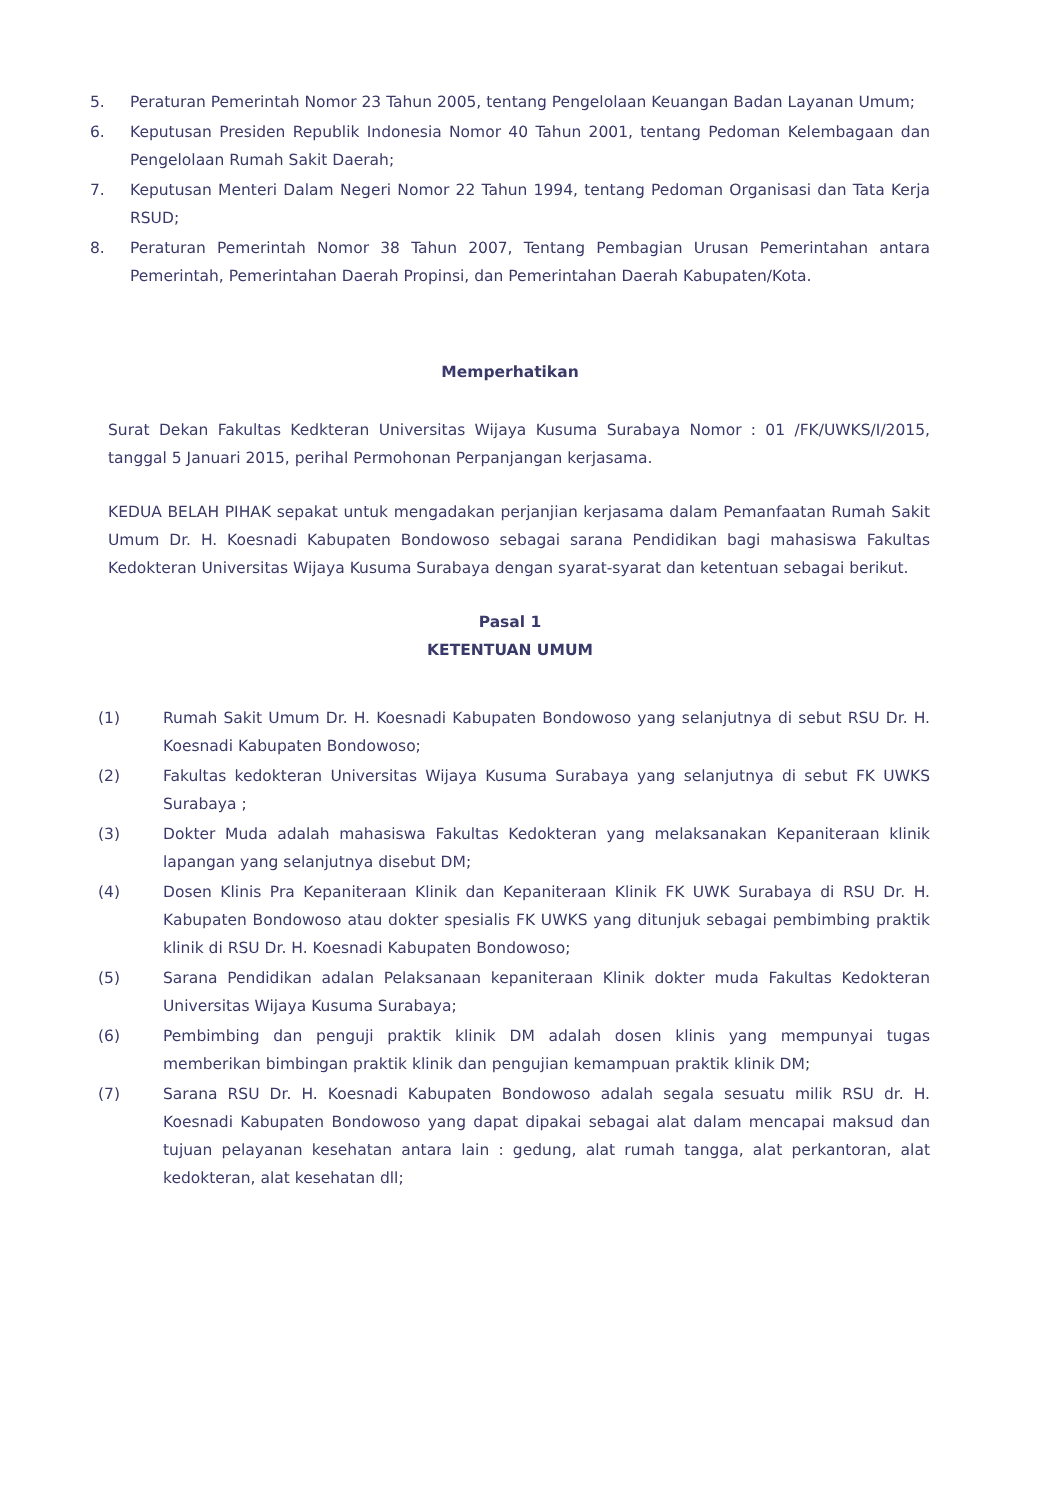5. Peraturan Pemerintah Nomor 23 Tahun 2005, tentang Pengelolaan Keuangan Badan Layanan Umum;
6. Keputusan Presiden Republik Indonesia Nomor 40 Tahun 2001, tentang Pedoman Kelembagaan dan Pengelolaan Rumah Sakit Daerah;
7. Keputusan Menteri Dalam Negeri Nomor 22 Tahun 1994, tentang Pedoman Organisasi dan Tata Kerja RSUD;
8. Peraturan Pemerintah Nomor 38 Tahun 2007, Tentang Pembagian Urusan Pemerintahan antara Pemerintah, Pemerintahan Daerah Propinsi, dan Pemerintahan Daerah Kabupaten/Kota.
Memperhatikan
Surat Dekan Fakultas Kedkteran Universitas Wijaya Kusuma Surabaya Nomor : 01 /FK/UWKS/I/2015, tanggal 5 Januari 2015, perihal Permohonan Perpanjangan kerjasama.
KEDUA BELAH PIHAK sepakat untuk mengadakan perjanjian kerjasama dalam Pemanfaatan Rumah Sakit Umum Dr. H. Koesnadi Kabupaten Bondowoso sebagai sarana Pendidikan bagi mahasiswa Fakultas Kedokteran Universitas Wijaya Kusuma Surabaya dengan syarat-syarat dan ketentuan sebagai berikut.
Pasal 1
KETENTUAN UMUM
(1) Rumah Sakit Umum Dr. H. Koesnadi Kabupaten Bondowoso yang selanjutnya di sebut RSU Dr. H. Koesnadi Kabupaten Bondowoso;
(2) Fakultas kedokteran Universitas Wijaya Kusuma Surabaya yang selanjutnya di sebut FK UWKS Surabaya ;
(3) Dokter Muda adalah mahasiswa Fakultas Kedokteran yang melaksanakan Kepaniteraan klinik lapangan yang selanjutnya disebut DM;
(4) Dosen Klinis Pra Kepaniteraan Klinik dan Kepaniteraan Klinik FK UWK Surabaya di RSU Dr. H. Kabupaten Bondowoso atau dokter spesialis FK UWKS yang ditunjuk sebagai pembimbing praktik klinik di RSU Dr. H. Koesnadi Kabupaten Bondowoso;
(5) Sarana Pendidikan adalan Pelaksanaan kepaniteraan Klinik dokter muda Fakultas Kedokteran Universitas Wijaya Kusuma Surabaya;
(6) Pembimbing dan penguji praktik klinik DM adalah dosen klinis yang mempunyai tugas memberikan bimbingan praktik klinik dan pengujian kemampuan praktik klinik DM;
(7) Sarana RSU Dr. H. Koesnadi Kabupaten Bondowoso adalah segala sesuatu milik RSU dr. H. Koesnadi Kabupaten Bondowoso yang dapat dipakai sebagai alat dalam mencapai maksud dan tujuan pelayanan kesehatan antara lain : gedung, alat rumah tangga, alat perkantoran, alat kedokteran, alat kesehatan dll;